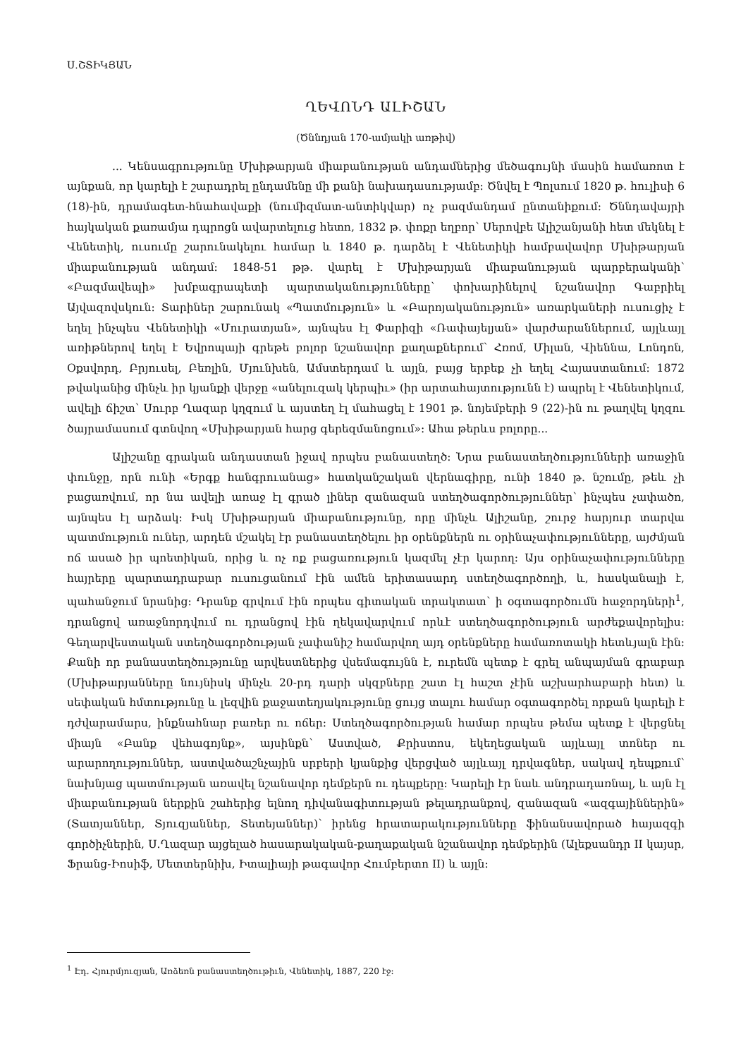Ս.ՇՏԻԿՅԱՆ
ՂԵՎՈՆԴ ԱԼԻՇԱՆ
(Ծննդյան 170-ամյակի առթիվ)
... Կենսագրությունը Մխիթարյան միաբանության անդամներից մեծագույնի մասին համառոտ է այնքան, որ կարելի է շարադրել ընդամենը մի քանի նախադասությամբ։ Ծնվել է Պոլսում 1820 թ. հուլիսի 6 (18)-ին, դրամագետ-հնահավաքի (նումիզմատ-անտիկվար) ոչ բազմանդամ ընտանիքում։ Ծննդավայրի հայկական քառամյա դպրոցն ավարտելուց հետո, 1832 թ. փոքր եղբոր՝ Սերովբե Ալիշանյանի հետ մեկնել է Վենետիկ, ուսումը շարունակելու համար և 1840 թ. դարձել է Վենետիկի համբավավոր Մխիթարյան միաբանության անդամ։ 1848-51 թթ. վարել է Մխիթարյան միաբանության պարբերականի՝ «Բազմավեպի» խմբագրապետի պարտականությունները՝ փոխարինելով նշանավոր Գաբրիել Այվազովսկուն։ Տարիներ շարունակ «Պատմություն» և «Բարոյականություն» առարկաների ուսուցիչ է եղել ինչպես Վենետիկի «Մուրատյան», այնպես էլ Փարիզի «Ռափայելյան» վարժարաններում, այլևայլ առիթներով եղել է Եվրոպայի գրեթե բոլոր նշանավոր քաղաքներում՝ Հռոմ, Միլան, Վիեննա, Լոնդոն, Օքսվորդ, Բրյուսել, Բեռլին, Մյունխեն, Ամստերդամ և այլն, բայց երբեք չի եղել Հայաստանում։ 1872 թվականից մինչև իր կյանքի վերջը «անելուզակ կերպիւ» (իր արտահայտությունն է) ապրել է Վենետիկում, ավելի ճիշտ՝ Սուրբ Ղազար կղզում և այստեղ էլ մահացել է 1901 թ. նոյեմբերի 9 (22)-ին ու թաղվել կղզու ծայրամասում գտնվող «Մխիթարյան հարց գերեզմանոցում»։ Ահա թերևս բոլորը...
Ալիշանը գրական անդաստան իջավ որպես բանաստեղծ։ Նրա բանաստեղծությունների առաջին փունջը, որն ունի «Երգք հանգրուանաց» հատկանշական վերնագիրը, ունի 1840 թ. նշումը, թեև չի բացառվում, որ նա ավելի առաջ էլ գրած լիներ զանազան ստեղծագործություններ՝ ինչպես չափածո, այնպես էլ արձակ։ Իսկ Մխիթարյան միաբանությունը, որը մինչև Ալիշանը, շուրջ հարյուր տարվա պատմություն ուներ, արդեն մշակել էր բանաստեղծելու իր օրենքներն ու օրինաչափությունները, այժմյան ոճ ասած իր պոետիկան, որից և ոչ ոք բացառություն կազմել չէր կարող։ Այս օրինաչափությունները հայրերը պարտադրաբար ուսուցանում էին ամեն երիտասարդ ստեղծագործողի, և, հասկանալի է, պահանջում նրանից։ Դրանք գրվում էին որպես գիտական տրակտատ՝ ի օգտագործումն հաջորդների<sup>1</sup>, դրանցով առաջնորդվում ու դրանցով էին ղեկավարվում որևէ ստեղծագործություն արժեքավորելիս։ Գեղարվեստական ստեղծագործության չափանիշ համարվող այդ օրենքները համառոտակի հետևյալն էին։ Քանի որ բանաստեղծությունը արվեստներից վսեմագույնն է, ուրեմն պետք է գրել անպայման գրաբար (Մխիթարյանները նույնիսկ մինչև 20-րդ դարի սկզբները շատ էլ հաշտ չէին աշխարհաբարի հետ) և սեփական հմտությունը և լեզվին քաջատեղյակությունը ցույց տալու համար օգտագործել որքան կարելի է դժվարամարս, ինքնահնար բառեր ու ոճեր։ Ստեղծագործության համար որպես թեմա պետք է վերցնել միայն «Բանք վեհագոյնք», այսինքն՝ Աստված, Քրիստոս, եկեղեցական այլևայլ տոներ ու արարողություններ, աստվածաշնչային սրբերի կյանքից վերցված այլևայլ դրվագներ, սակավ դեպքում՝ նախնյաց պատմության առավել նշանավոր դեմքերն ու դեպքերը։ Կարելի էր նաև անդրադառնալ, և այն էլ միաբանության ներքին շահերից ելնող դիվանագիտության թելադրանքով, զանազան «ազգայիններին» (Տատյաններ, Տյուզյաններ, Տետեյաններ)՝ իրենց հրատարակությունները ֆինանսավորած հայազգի գործիչներին, Ս.Ղազար այցելած հասարակական-քաղաքական նշանավոր դեմքերին (Ալեքսանդր II կայսր, Ֆրանց-Իոսիֆ, Մետտերնիխ, Իտալիայի թագավոր Հումբերտո II) և այլն։
<sup>1</sup> Էդ. Հյուրմյուզյան, Առձեռն բանաստեղծութիւն, Վենետիկ, 1887, 220 էջ։